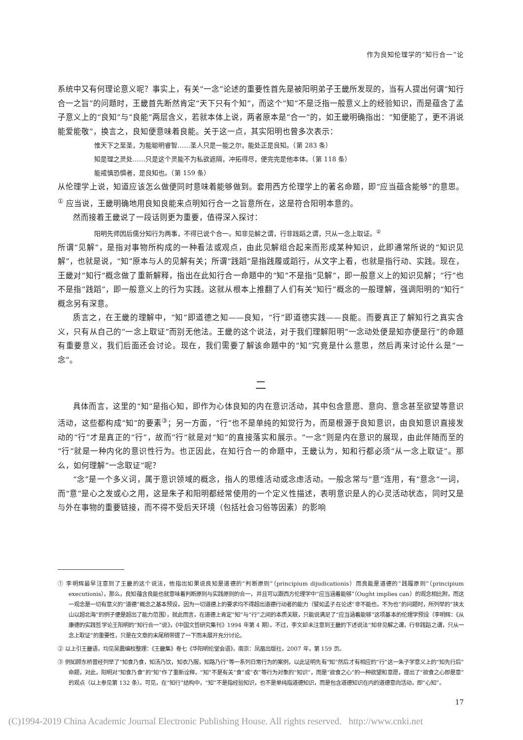作为良知伦理学的“知行合一”论
系统中又有何理论意义呢？事实上，有关“一念”论述的重要性首先是被阳明弟子王畿所发现的，当有人提出何谓“知行合一之旨”的问题时，王畿首先断然肯定“天下只有个知”，而这个“知”不是泛指一般意义上的经验知识，而是蕴含了孟子意义上的“良知”与“良能”两层含义，若就本体上说，两者原本是“合一”的，如王畿明确指出：“知便能了，更不消说能爱能敬”，换言之，良知便意味着良能。关于这一点，其实阳明也曾多次表示：
惟天下之至圣，为能聪明睿智……圣人只是一能之尔，能处正是良知。（第 283 条）
知是理之灵处……只是这个灵能不为私欲遮隔，冲拓得尽，便完完是他本体。（第 118 条）
能戒慎恐惧者，是良知也。（第 159 条）
从伦理学上说，知道应该怎么做便同时意味着能够做到。套用西方伦理学上的著名命题，即“应当蕴含能够”的意思。<sup>①</sup> 应当说，王畿明确地用良知良能来点明知行合一之旨意所在，这是符合阳明本意的。
然而接着王畿说了一段话则更为重要，值得深入探讨：
阳明先师因后儒分知行为两事，不得已说个合一。知非见解之谓，行非践蹈之谓，只从一念上取证。<sup>②</sup>
所谓“见解”，是指对事物所构成的一种看法或观点，由此见解组合起来而形成某种知识，此即通常所说的“知识见解”，也就是说，“知”原本与人的见解有关；所谓“践蹈”是指践履或蹈行，从文字上看，也就是指行动、实践。现在，王畿对“知行”概念做了重新解释，指出在此知行合一命题中的“知”不是指“见解”，即一般意义上的知识见解；“行”也不是指“践蹈”，即一般意义上的行为实践。这就从根本上推翻了人们有关“知行”概念的一般理解，强调阳明的“知行”概念另有深意。
质言之，在王畿的理解中，“知”即道德之知——良知，“行”即道德实践——良能。而要真正了解知行之真实含义，只有从自己的“一念上取证”而别无他法。王畿的这个说法，对于我们理解阳明“一念动处便是知亦便是行”的命题有重要意义，我们后面还会讨论。现在，我们需要了解该命题中的“知”究竟是什么意思，然后再来讨论什么是“一念”。
二
具体而言，这里的“知”是指心知，即作为心体良知的内在意识活动，其中包含意愿、意向、意念甚至欲望等意识活动，这些都构成“知”的要素<sup>③</sup>；另一方面，“行”也不是单纯的知觉行为，而是根源于良知意识，由良知意识直接发动的“行”才是真正的“行”，故而“行”就是对“知”的直接落实和展示。“一念”则是内在意识的展现，由此伴随而至的“行”就是一种内化的意识性行为。也正因此，在知行合一的命题中，王畿认为，知和行都必须“从一念上取证”。那么，如何理解“一念取证”呢？
“念”是一个多义词，属于意识领域的概念，指人的思维活动或念虑活动。一般念常与“意”连用，有“意念”一词，而“意”是心之发或心之用，这是朱子和阳明都经常使用的一个定义性描述，表明意识是人的心灵活动状态，同时又是与外在事物的重要链接，而不得不受后天环境（包括社会习俗等因素）的影响
① 李明辉最早注意到了王畿的这个说法，他指出如果说良知是道德的“判断原则”（principium dijudicationis）而良能是道德的“践履原则”（principium executionis），那么，良知蕴含良能也就意味着判断原则与实践原则的合一，并且可以跟西方伦理学中“应当涵着能够”（Ought implies can）的观念相比附，而这一观念是一切有意义的“道德”概念之基本预设，因为一切道德上的要求均不得超出道德行动者的能力（譬如孟子在论述“非不能也，不为也”的问题时，所列举的“挟太山以超北海”的例子便是超出了能力范围），就此而言，在道德上肯定“知”与“行”之间的本质关联，只能说满足了“应当涵着能够”这项基本的伦理学预设（李明辉：《从康德的实践哲学论王阳明的“知行合一”说》，《中国文哲研究集刊》1994 年第 4 期）。不过，李文却未注意到王畿的下述说法“知非见解之谓，行非践蹈之谓，只从一念上取证”的重要性，只是在文章的末尾稍带提了一下而未展开充分讨论。
② 以上引王畿语，均见吴震编校整理：《王畿集》卷七《华阳明伦堂会语》，南京：凤凰出版社，2007 年，第 159 页。
③ 例如顾东桥曾经列举了“知食乃食，知汤乃饮，知衣乃服，知路乃行”等一系列日常行为的案例，以此证明先有“知”然后才有相应的“行”这一朱子学意义上的“知先行后”命题，对此，阳明对“知食乃食”的“知”作了重新诠释，“知”不是有关“食”或“衣”等行为对象的“知识”，而是“欲食之心”的一种欲望和意愿，提出了“欲食之心即是意”的观点（以上参见第 132 条）。可见，在“知行”结构中，“知”不是指经验知识，也不是单纯指道德知识，而是包含道德知识在内的道德意向活动，即“心知”。
17
(C)1994-2019 China Academic Journal Electronic Publishing House. All rights reserved. http://www.cnki.net